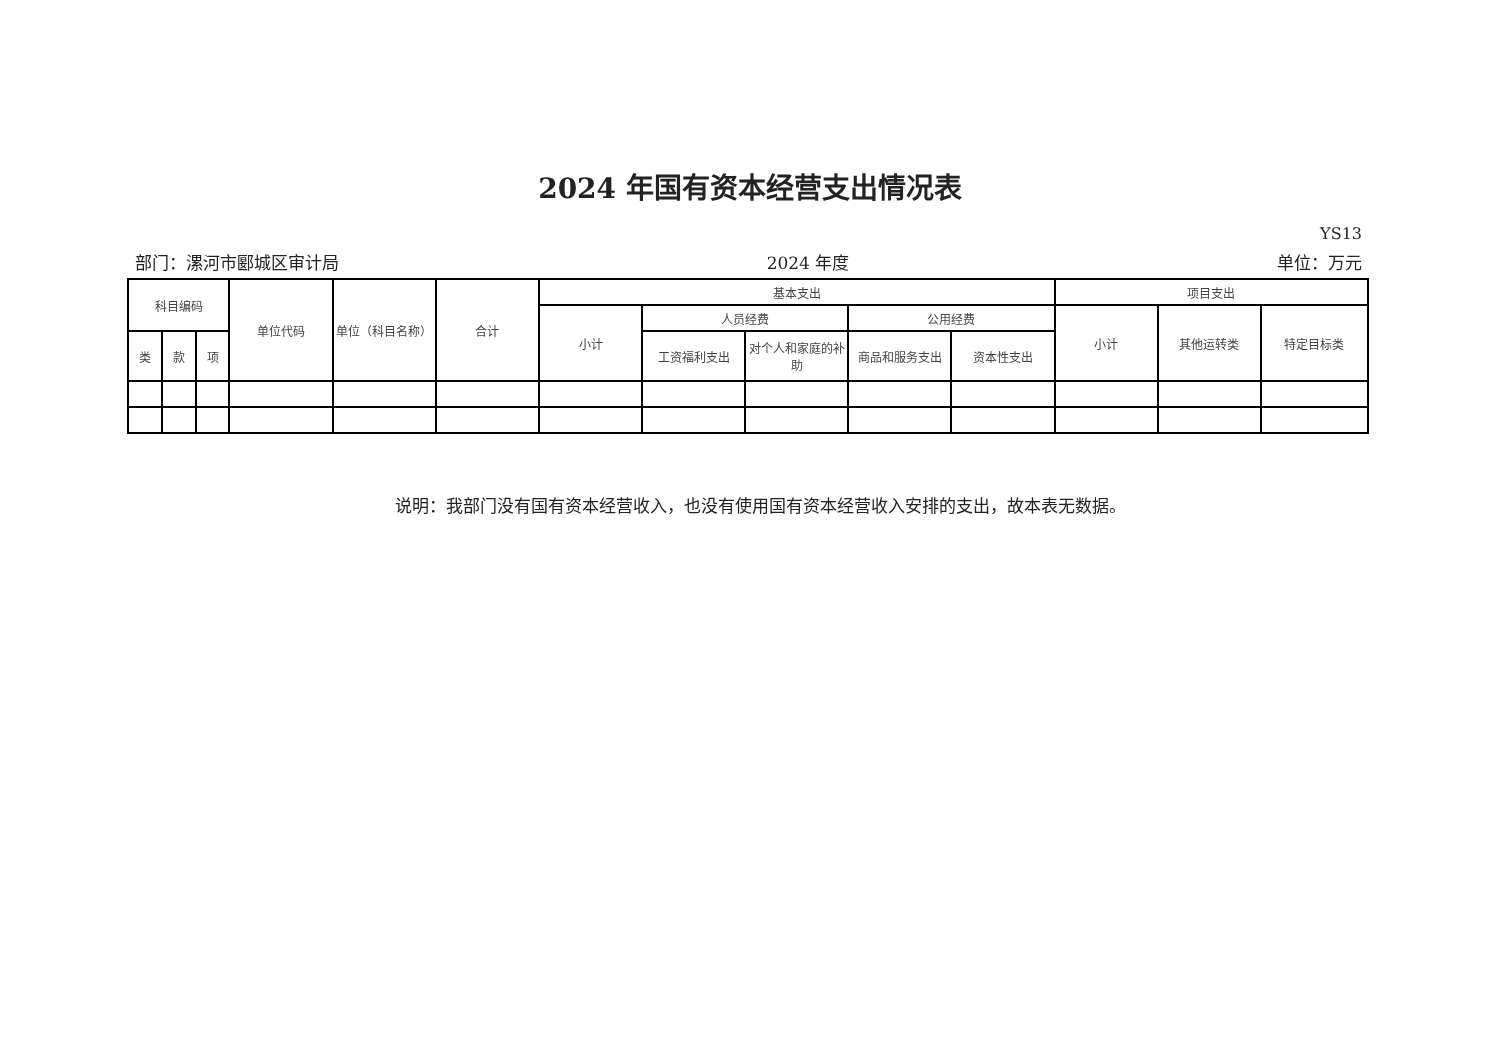2024 年国有资本经营支出情况表
YS13
部门：漯河市郾城区审计局 2024 年度 单位：万元
| 科目编码 | | | 单位代码 | 单位（科目名称） | 合计 | 基本支出 | | | | | 项目支出 | | |
| --- | --- | --- | --- | --- | --- | --- | --- | --- | --- | --- | --- | --- | --- |
| | | | | | | 小计 | 人员经费 | | 公用经费 | | 小计 | 其他运转类 | 特定目标类 |
| 类 | 款 | 项 | | | | | 工资福利支出 | 对个人和家庭的补助 | 商品和服务支出 | 资本性支出 | | | |
说明：我部门没有国有资本经营收入，也没有使用国有资本经营收入安排的支出，故本表无数据。